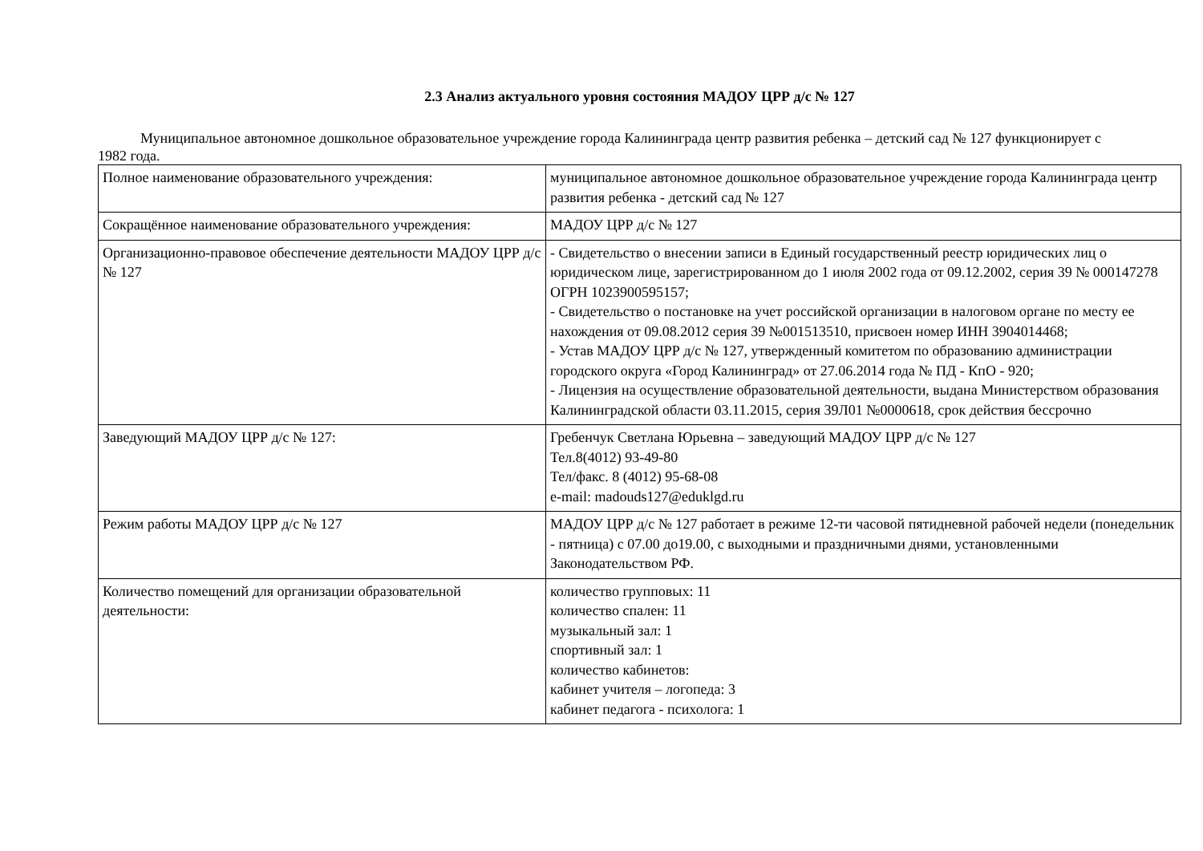2.3 Анализ актуального уровня состояния МАДОУ ЦРР д/с № 127
Муниципальное автономное дошкольное образовательное учреждение города Калининграда центр развития ребенка – детский сад № 127 функционирует с 1982 года.
| Полное наименование образовательного учреждения: | муниципальное автономное дошкольное образовательное учреждение города Калининграда центр развития ребенка - детский сад № 127 |
| Сокращённое наименование образовательного учреждения: | МАДОУ ЦРР д/с № 127 |
| Организационно-правовое обеспечение деятельности МАДОУ ЦРР д/с № 127 | - Свидетельство о внесении записи в Единый государственный реестр юридических лиц о юридическом лице, зарегистрированном до 1 июля 2002 года от 09.12.2002, серия 39 № 000147278 ОГРН 1023900595157; - Свидетельство о постановке на учет российской организации в налоговом органе по месту ее нахождения от 09.08.2012 серия 39 №001513510, присвоен номер ИНН 3904014468; - Устав МАДОУ ЦРР д/с № 127, утвержденный комитетом по образованию администрации городского округа «Город Калининград» от 27.06.2014 года № ПД - КпО - 920; - Лицензия на осуществление образовательной деятельности, выдана Министерством образования Калининградской области 03.11.2015, серия 39Л01 №0000618, срок действия бессрочно |
| Заведующий МАДОУ ЦРР д/с № 127: | Гребенчук Светлана Юрьевна – заведующий МАДОУ ЦРР д/с № 127 Тел.8(4012) 93-49-80 Тел/факс. 8 (4012) 95-68-08 e-mail: madouds127@eduklgd.ru |
| Режим работы МАДОУ ЦРР д/с № 127 | МАДОУ ЦРР д/с № 127 работает в режиме 12-ти часовой пятидневной рабочей недели (понедельник - пятница) с 07.00 до19.00, с выходными и праздничными днями, установленными Законодательством РФ. |
| Количество помещений для организации образовательной деятельности: | количество групповых: 11 количество спален: 11 музыкальный зал: 1 спортивный зал: 1 количество кабинетов: кабинет учителя – логопеда: 3 кабинет педагога - психолога: 1 |